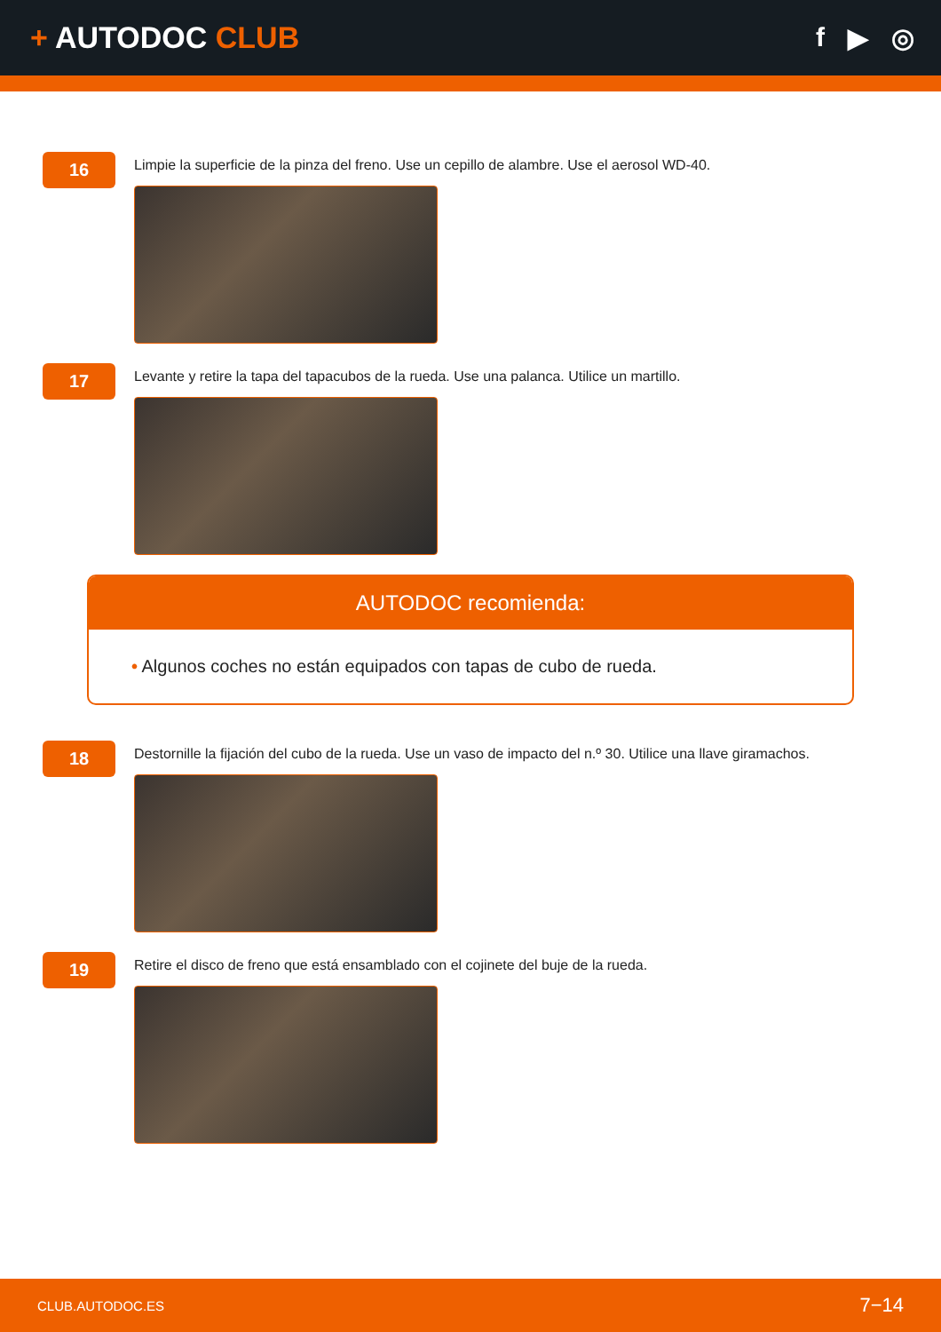+ AUTODOC CLUB f ▶ ◎
16
Limpie la superficie de la pinza del freno. Use un cepillo de alambre. Use el aerosol WD-40.
17
Levante y retire la tapa del tapacubos de la rueda. Use una palanca. Utilice un martillo.
AUTODOC recomienda:
• Algunos coches no están equipados con tapas de cubo de rueda.
18
Destornille la fijación del cubo de la rueda. Use un vaso de impacto del n.º 30. Utilice una llave giramachos.
19
Retire el disco de freno que está ensamblado con el cojinete del buje de la rueda.
CLUB.AUTODOC.ES 7−14